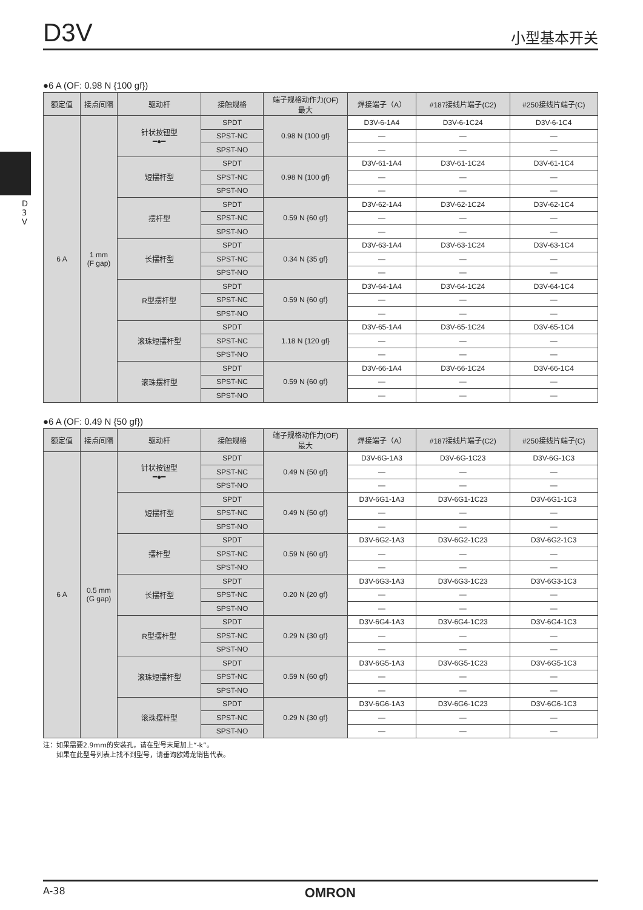D3V
小型基本开关
D 3 V
●6 A (OF: 0.98 N {100 gf})
| 额定值 | 接点间隔 | 驱动杆 | 接触规格 | 端子规格动作力(OF) 最大 | 焊接端子（A） | #187接线片端子(C2) | #250接线片端子(C) |
| --- | --- | --- | --- | --- | --- | --- | --- |
| 6 A | 1 mm (F gap) | 针状按钮型 ━●━ | SPDT | 0.98 N {100 gf} | D3V-6-1A4 | D3V-6-1C24 | D3V-6-1C4 |
| | | | SPST-NC | | — | — | — |
| | | | SPST-NO | | — | — | — |
| | | 短摆杆型 | SPDT | 0.98 N {100 gf} | D3V-61-1A4 | D3V-61-1C24 | D3V-61-1C4 |
| | | | SPST-NC | | — | — | — |
| | | | SPST-NO | | — | — | — |
| | | 摆杆型 | SPDT | 0.59 N {60 gf} | D3V-62-1A4 | D3V-62-1C24 | D3V-62-1C4 |
| | | | SPST-NC | | — | — | — |
| | | | SPST-NO | | — | — | — |
| | | 长摆杆型 | SPDT | 0.34 N {35 gf} | D3V-63-1A4 | D3V-63-1C24 | D3V-63-1C4 |
| | | | SPST-NC | | — | — | — |
| | | | SPST-NO | | — | — | — |
| | | R型摆杆型 | SPDT | 0.59 N {60 gf} | D3V-64-1A4 | D3V-64-1C24 | D3V-64-1C4 |
| | | | SPST-NC | | — | — | — |
| | | | SPST-NO | | — | — | — |
| | | 滚珠短摆杆型 | SPDT | 1.18 N {120 gf} | D3V-65-1A4 | D3V-65-1C24 | D3V-65-1C4 |
| | | | SPST-NC | | — | — | — |
| | | | SPST-NO | | — | — | — |
| | | 滚珠摆杆型 | SPDT | 0.59 N {60 gf} | D3V-66-1A4 | D3V-66-1C24 | D3V-66-1C4 |
| | | | SPST-NC | | — | — | — |
| | | | SPST-NO | | — | — | — |
●6 A (OF: 0.49 N {50 gf})
| 额定值 | 接点间隔 | 驱动杆 | 接触规格 | 端子规格动作力(OF) 最大 | 焊接端子（A） | #187接线片端子(C2) | #250接线片端子(C) |
| --- | --- | --- | --- | --- | --- | --- | --- |
| 6 A | 0.5 mm (G gap) | 针状按钮型 ━●━ | SPDT | 0.49 N {50 gf} | D3V-6G-1A3 | D3V-6G-1C23 | D3V-6G-1C3 |
| | | | SPST-NC | | — | — | — |
| | | | SPST-NO | | — | — | — |
| | | 短摆杆型 | SPDT | 0.49 N {50 gf} | D3V-6G1-1A3 | D3V-6G1-1C23 | D3V-6G1-1C3 |
| | | | SPST-NC | | — | — | — |
| | | | SPST-NO | | — | — | — |
| | | 摆杆型 | SPDT | 0.59 N {60 gf} | D3V-6G2-1A3 | D3V-6G2-1C23 | D3V-6G2-1C3 |
| | | | SPST-NC | | — | — | — |
| | | | SPST-NO | | — | — | — |
| | | 长摆杆型 | SPDT | 0.20 N {20 gf} | D3V-6G3-1A3 | D3V-6G3-1C23 | D3V-6G3-1C3 |
| | | | SPST-NC | | — | — | — |
| | | | SPST-NO | | — | — | — |
| | | R型摆杆型 | SPDT | 0.29 N {30 gf} | D3V-6G4-1A3 | D3V-6G4-1C23 | D3V-6G4-1C3 |
| | | | SPST-NC | | — | — | — |
| | | | SPST-NO | | — | — | — |
| | | 滚珠短摆杆型 | SPDT | 0.59 N {60 gf} | D3V-6G5-1A3 | D3V-6G5-1C23 | D3V-6G5-1C3 |
| | | | SPST-NC | | — | — | — |
| | | | SPST-NO | | — | — | — |
| | | 滚珠摆杆型 | SPDT | 0.29 N {30 gf} | D3V-6G6-1A3 | D3V-6G6-1C23 | D3V-6G6-1C3 |
| | | | SPST-NC | | — | — | — |
| | | | SPST-NO | | — | — | — |
注：如果需要2.9mm的安装孔，请在型号末尾加上“-k”。
  如果在此型号列表上找不到型号，请垂询欧姆龙销售代表。
A-38 OMRON